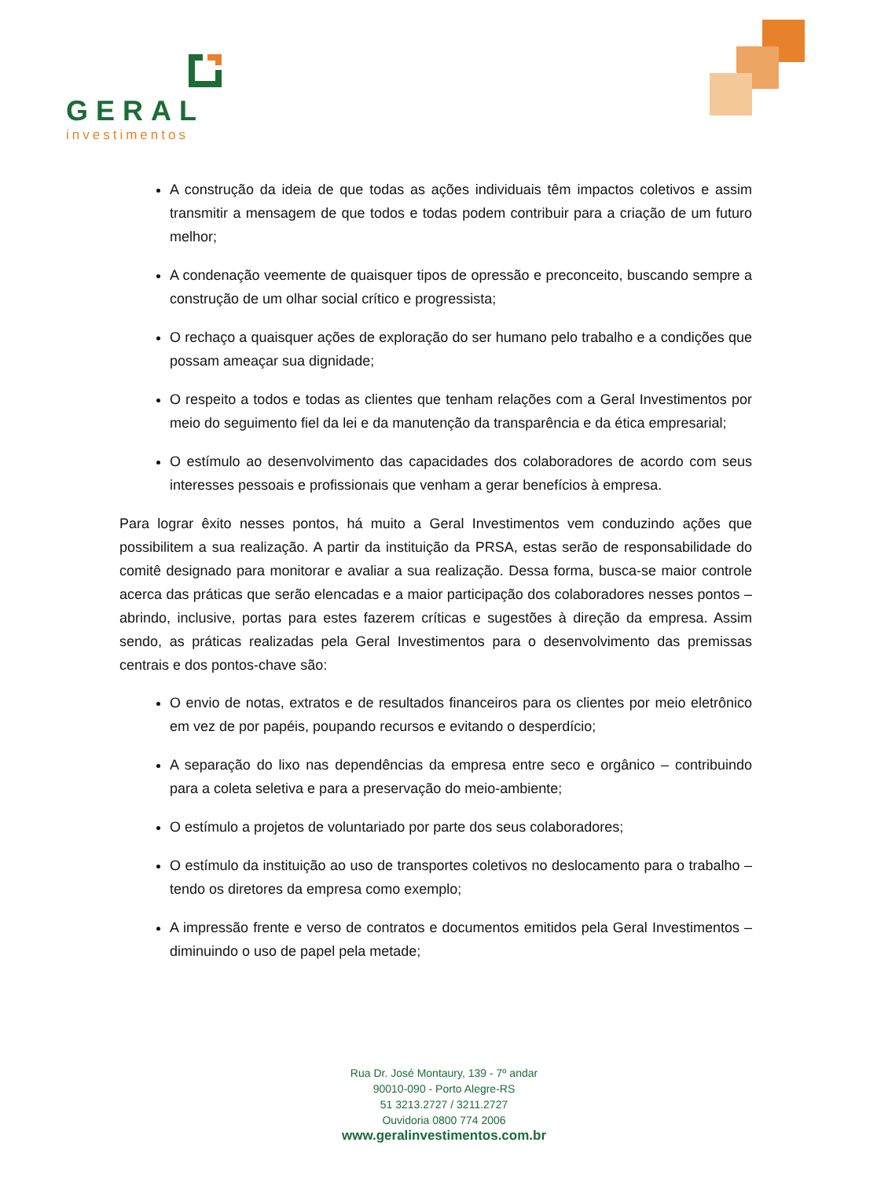GERAL
investimentos
A construção da ideia de que todas as ações individuais têm impactos coletivos e assim transmitir a mensagem de que todos e todas podem contribuir para a criação de um futuro melhor;
A condenação veemente de quaisquer tipos de opressão e preconceito, buscando sempre a construção de um olhar social crítico e progressista;
O rechaço a quaisquer ações de exploração do ser humano pelo trabalho e a condições que possam ameaçar sua dignidade;
O respeito a todos e todas as clientes que tenham relações com a Geral Investimentos por meio do seguimento fiel da lei e da manutenção da transparência e da ética empresarial;
O estímulo ao desenvolvimento das capacidades dos colaboradores de acordo com seus interesses pessoais e profissionais que venham a gerar benefícios à empresa.
Para lograr êxito nesses pontos, há muito a Geral Investimentos vem conduzindo ações que possibilitem a sua realização. A partir da instituição da PRSA, estas serão de responsabilidade do comitê designado para monitorar e avaliar a sua realização. Dessa forma, busca-se maior controle acerca das práticas que serão elencadas e a maior participação dos colaboradores nesses pontos – abrindo, inclusive, portas para estes fazerem críticas e sugestões à direção da empresa. Assim sendo, as práticas realizadas pela Geral Investimentos para o desenvolvimento das premissas centrais e dos pontos-chave são:
O envio de notas, extratos e de resultados financeiros para os clientes por meio eletrônico em vez de por papéis, poupando recursos e evitando o desperdício;
A separação do lixo nas dependências da empresa entre seco e orgânico – contribuindo para a coleta seletiva e para a preservação do meio-ambiente;
O estímulo a projetos de voluntariado por parte dos seus colaboradores;
O estímulo da instituição ao uso de transportes coletivos no deslocamento para o trabalho – tendo os diretores da empresa como exemplo;
A impressão frente e verso de contratos e documentos emitidos pela Geral Investimentos – diminuindo o uso de papel pela metade;
Rua Dr. José Montaury, 139 - 7º andar
90010-090 - Porto Alegre-RS
51 3213.2727 / 3211.2727
Ouvidoria 0800 774 2006
www.geralinvestimentos.com.br